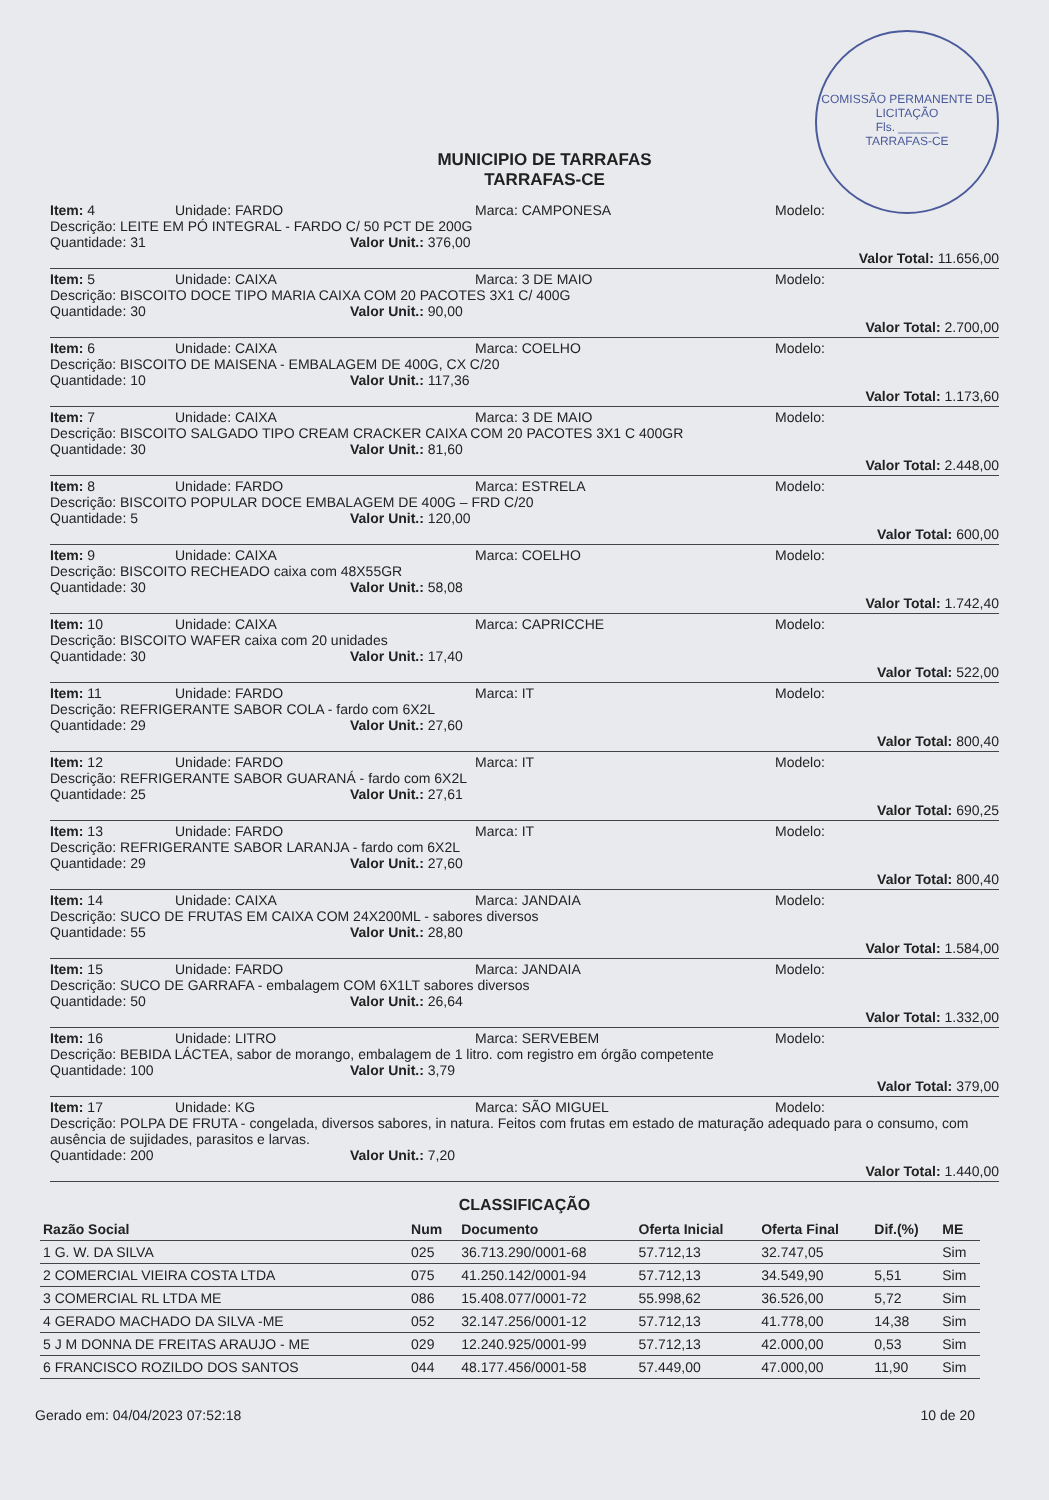COMISSÃO PERMANENTE DE LICITAÇÃO
Fls. ______
TARRAFAS-CE
MUNICIPIO DE TARRAFAS
TARRAFAS-CE
Item: 4 Unidade: FARDO Marca: CAMPONESA Modelo:
Descrição: LEITE EM PÓ INTEGRAL - FARDO C/ 50 PCT DE 200G
Quantidade: 31 Valor Unit.: 376,00
Valor Total: 11.656,00
Item: 5 Unidade: CAIXA Marca: 3 DE MAIO Modelo:
Descrição: BISCOITO DOCE TIPO MARIA CAIXA COM 20 PACOTES 3X1 C/ 400G
Quantidade: 30 Valor Unit.: 90,00
Valor Total: 2.700,00
Item: 6 Unidade: CAIXA Marca: COELHO Modelo:
Descrição: BISCOITO DE MAISENA - EMBALAGEM DE 400G, CX C/20
Quantidade: 10 Valor Unit.: 117,36
Valor Total: 1.173,60
Item: 7 Unidade: CAIXA Marca: 3 DE MAIO Modelo:
Descrição: BISCOITO SALGADO TIPO CREAM CRACKER CAIXA COM 20 PACOTES 3X1 C 400GR
Quantidade: 30 Valor Unit.: 81,60
Valor Total: 2.448,00
Item: 8 Unidade: FARDO Marca: ESTRELA Modelo:
Descrição: BISCOITO POPULAR DOCE EMBALAGEM DE 400G – FRD C/20
Quantidade: 5 Valor Unit.: 120,00
Valor Total: 600,00
Item: 9 Unidade: CAIXA Marca: COELHO Modelo:
Descrição: BISCOITO RECHEADO caixa com 48X55GR
Quantidade: 30 Valor Unit.: 58,08
Valor Total: 1.742,40
Item: 10 Unidade: CAIXA Marca: CAPRICCHE Modelo:
Descrição: BISCOITO WAFER caixa com 20 unidades
Quantidade: 30 Valor Unit.: 17,40
Valor Total: 522,00
Item: 11 Unidade: FARDO Marca: IT Modelo:
Descrição: REFRIGERANTE SABOR COLA - fardo com 6X2L
Quantidade: 29 Valor Unit.: 27,60
Valor Total: 800,40
Item: 12 Unidade: FARDO Marca: IT Modelo:
Descrição: REFRIGERANTE SABOR GUARANÁ - fardo com 6X2L
Quantidade: 25 Valor Unit.: 27,61
Valor Total: 690,25
Item: 13 Unidade: FARDO Marca: IT Modelo:
Descrição: REFRIGERANTE SABOR LARANJA - fardo com 6X2L
Quantidade: 29 Valor Unit.: 27,60
Valor Total: 800,40
Item: 14 Unidade: CAIXA Marca: JANDAIA Modelo:
Descrição: SUCO DE FRUTAS EM CAIXA COM 24X200ML - sabores diversos
Quantidade: 55 Valor Unit.: 28,80
Valor Total: 1.584,00
Item: 15 Unidade: FARDO Marca: JANDAIA Modelo:
Descrição: SUCO DE GARRAFA - embalagem COM 6X1LT sabores diversos
Quantidade: 50 Valor Unit.: 26,64
Valor Total: 1.332,00
Item: 16 Unidade: LITRO Marca: SERVEBEM Modelo:
Descrição: BEBIDA LÁCTEA, sabor de morango, embalagem de 1 litro. com registro em órgão competente
Quantidade: 100 Valor Unit.: 3,79
Valor Total: 379,00
Item: 17 Unidade: KG Marca: SÃO MIGUEL Modelo:
Descrição: POLPA DE FRUTA - congelada, diversos sabores, in natura. Feitos com frutas em estado de maturação adequado para o consumo, com ausência de sujidades, parasitos e larvas.
Quantidade: 200 Valor Unit.: 7,20
Valor Total: 1.440,00
CLASSIFICAÇÃO
| Razão Social | Num | Documento | Oferta Inicial | Oferta Final | Dif.(%) | ME |
| --- | --- | --- | --- | --- | --- | --- |
| 1 G. W. DA SILVA | 025 | 36.713.290/0001-68 | 57.712,13 | 32.747,05 | | Sim |
| 2 COMERCIAL VIEIRA COSTA LTDA | 075 | 41.250.142/0001-94 | 57.712,13 | 34.549,90 | 5,51 | Sim |
| 3 COMERCIAL RL LTDA ME | 086 | 15.408.077/0001-72 | 55.998,62 | 36.526,00 | 5,72 | Sim |
| 4 GERADO MACHADO DA SILVA -ME | 052 | 32.147.256/0001-12 | 57.712,13 | 41.778,00 | 14,38 | Sim |
| 5 J M DONNA DE FREITAS ARAUJO - ME | 029 | 12.240.925/0001-99 | 57.712,13 | 42.000,00 | 0,53 | Sim |
| 6 FRANCISCO ROZILDO DOS SANTOS | 044 | 48.177.456/0001-58 | 57.449,00 | 47.000,00 | 11,90 | Sim |
Gerado em: 04/04/2023 07:52:18 10 de 20